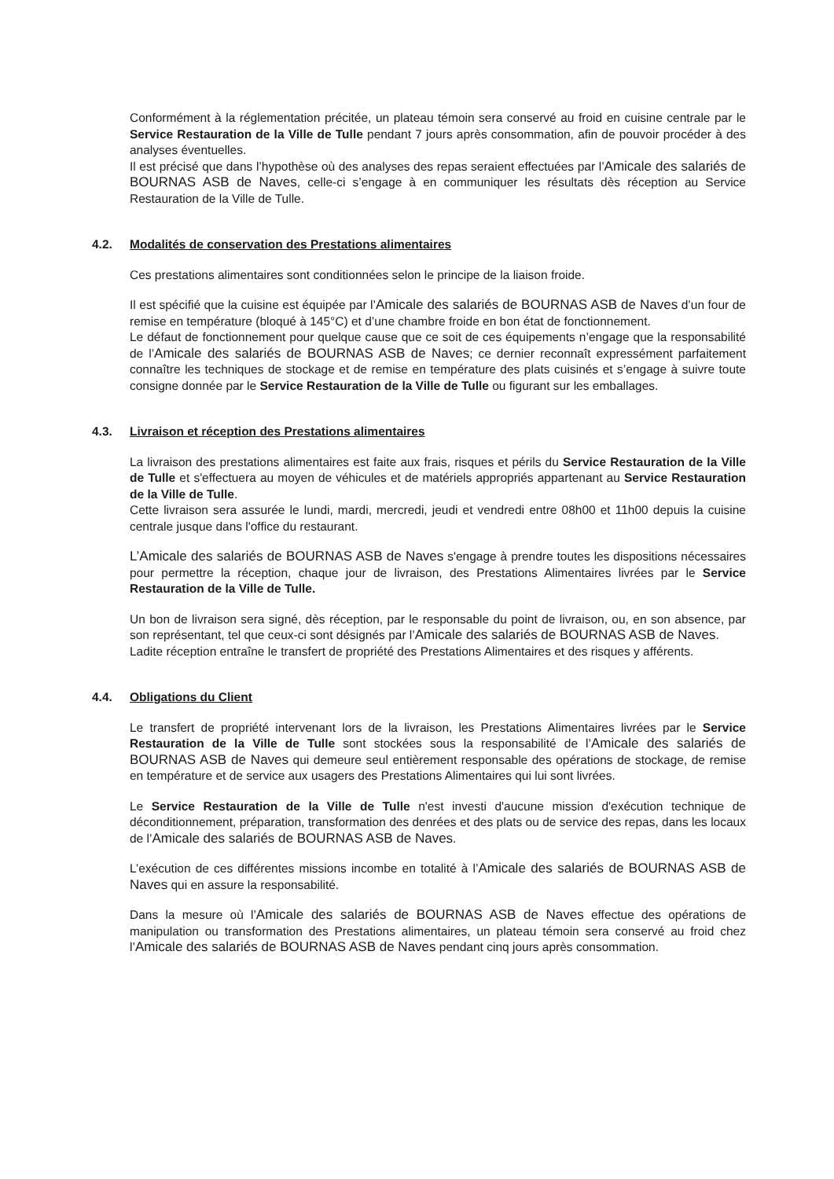Conformément à la réglementation précitée, un plateau témoin sera conservé au froid en cuisine centrale par le Service Restauration de la Ville de Tulle pendant 7 jours après consommation, afin de pouvoir procéder à des analyses éventuelles.
Il est précisé que dans l’hypothèse où des analyses des repas seraient effectuées par l’Amicale des salariés de BOURNAS ASB de Naves, celle-ci s’engage à en communiquer les résultats dès réception au Service Restauration de la Ville de Tulle.
4.2. Modalités de conservation des Prestations alimentaires
Ces prestations alimentaires sont conditionnées selon le principe de la liaison froide.
Il est spécifié que la cuisine est équipée par l’Amicale des salariés de BOURNAS ASB de Naves d’un four de remise en température (bloqué à 145°C) et d’une chambre froide en bon état de fonctionnement.
Le défaut de fonctionnement pour quelque cause que ce soit de ces équipements n’engage que la responsabilité de l’Amicale des salariés de BOURNAS ASB de Naves; ce dernier reconnaît expressément parfaitement connaître les techniques de stockage et de remise en température des plats cuisinés et s’engage à suivre toute consigne donnée par le Service Restauration de la Ville de Tulle ou figurant sur les emballages.
4.3. Livraison et réception des Prestations alimentaires
La livraison des prestations alimentaires est faite aux frais, risques et périls du Service Restauration de la Ville de Tulle et s'effectuera au moyen de véhicules et de matériels appropriés appartenant au Service Restauration de la Ville de Tulle.
Cette livraison sera assurée le lundi, mardi, mercredi, jeudi et vendredi entre 08h00 et 11h00 depuis la cuisine centrale jusque dans l'office du restaurant.
L’Amicale des salariés de BOURNAS ASB de Naves s'engage à prendre toutes les dispositions nécessaires pour permettre la réception, chaque jour de livraison, des Prestations Alimentaires livrées par le Service Restauration de la Ville de Tulle.
Un bon de livraison sera signé, dès réception, par le responsable du point de livraison, ou, en son absence, par son représentant, tel que ceux-ci sont désignés par l’Amicale des salariés de BOURNAS ASB de Naves.
Ladite réception entraîne le transfert de propriété des Prestations Alimentaires et des risques y afférents.
4.4. Obligations du Client
Le transfert de propriété intervenant lors de la livraison, les Prestations Alimentaires livrées par le Service Restauration de la Ville de Tulle sont stockées sous la responsabilité de l’Amicale des salariés de BOURNAS ASB de Naves qui demeure seul entièrement responsable des opérations de stockage, de remise en température et de service aux usagers des Prestations Alimentaires qui lui sont livrées.
Le Service Restauration de la Ville de Tulle n'est investi d'aucune mission d'exécution technique de déconditionnement, préparation, transformation des denrées et des plats ou de service des repas, dans les locaux de l’Amicale des salariés de BOURNAS ASB de Naves.
L’exécution de ces différentes missions incombe en totalité à l’Amicale des salariés de BOURNAS ASB de Naves qui en assure la responsabilité.
Dans la mesure où l’Amicale des salariés de BOURNAS ASB de Naves effectue des opérations de manipulation ou transformation des Prestations alimentaires, un plateau témoin sera conservé au froid chez l’Amicale des salariés de BOURNAS ASB de Naves pendant cinq jours après consommation.